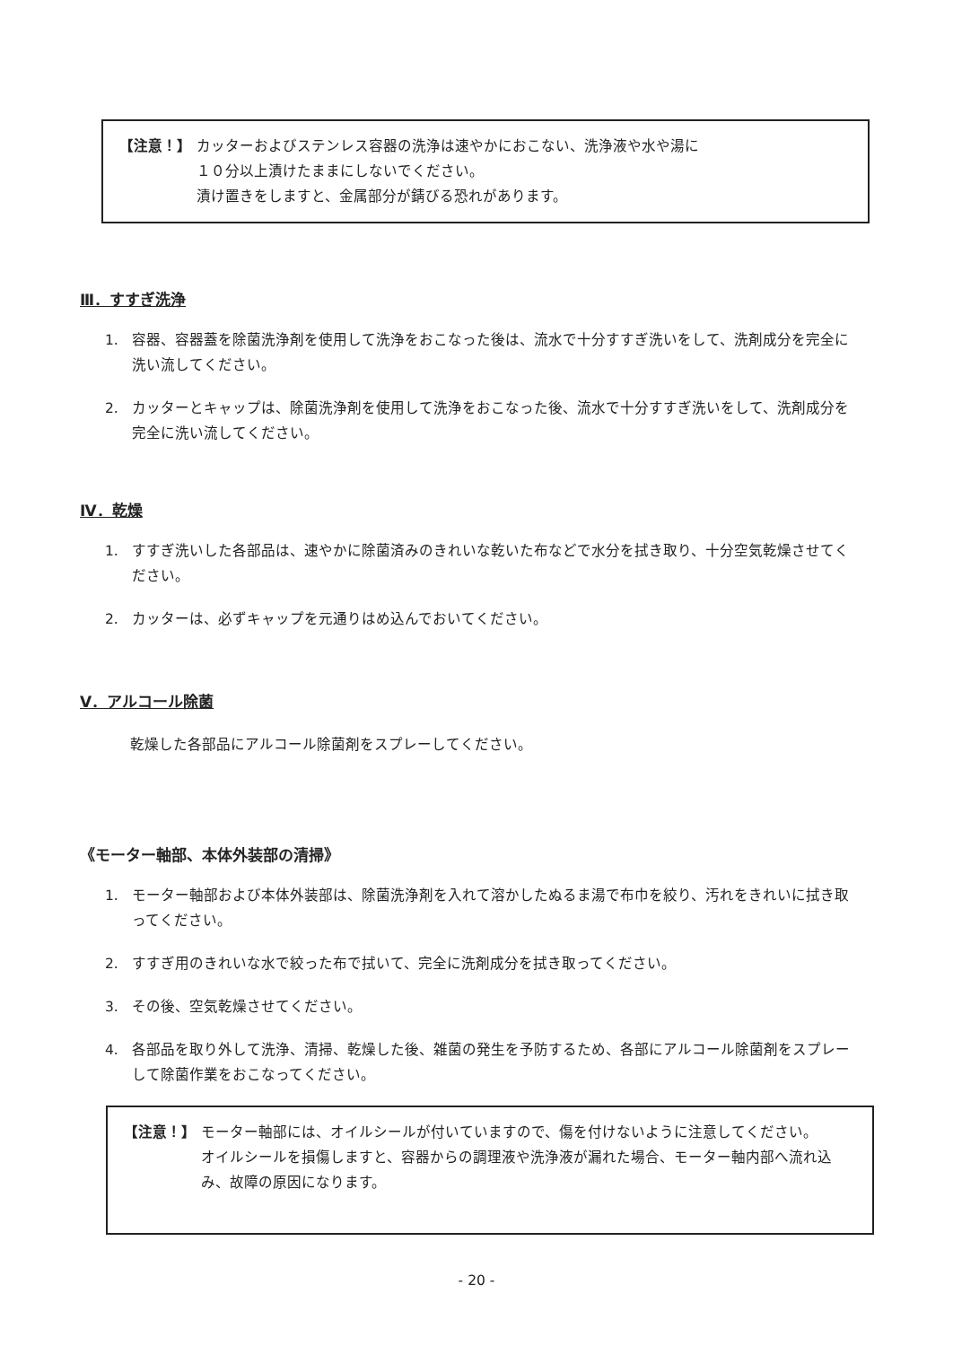【注意！】 カッターおよびステンレス容器の洗浄は速やかにおこない、洗浄液や水や湯に
１０分以上漬けたままにしないでください。
漬け置きをしますと、金属部分が錆びる恐れがあります。
Ⅲ．すすぎ洗浄
1. 容器、容器蓋を除菌洗浄剤を使用して洗浄をおこなった後は、流水で十分すすぎ洗いをして、洗剤成分を完全に洗い流してください。
2. カッターとキャップは、除菌洗浄剤を使用して洗浄をおこなった後、流水で十分すすぎ洗いをして、洗剤成分を完全に洗い流してください。
Ⅳ．乾燥
1. すすぎ洗いした各部品は、速やかに除菌済みのきれいな乾いた布などで水分を拭き取り、十分空気乾燥させてください。
2. カッターは、必ずキャップを元通りはめ込んでおいてください。
Ⅴ．アルコール除菌
乾燥した各部品にアルコール除菌剤をスプレーしてください。
《モーター軸部、本体外装部の清掃》
1. モーター軸部および本体外装部は、除菌洗浄剤を入れて溶かしたぬるま湯で布巾を絞り、汚れをきれいに拭き取ってください。
2. すすぎ用のきれいな水で絞った布で拭いて、完全に洗剤成分を拭き取ってください。
3. その後、空気乾燥させてください。
4. 各部品を取り外して洗浄、清掃、乾燥した後、雑菌の発生を予防するため、各部にアルコール除菌剤をスプレーして除菌作業をおこなってください。
【注意！】 モーター軸部には、オイルシールが付いていますので、傷を付けないように注意してください。
オイルシールを損傷しますと、容器からの調理液や洗浄液が漏れた場合、モーター軸内部へ流れ込み、故障の原因になります。
- 20 -